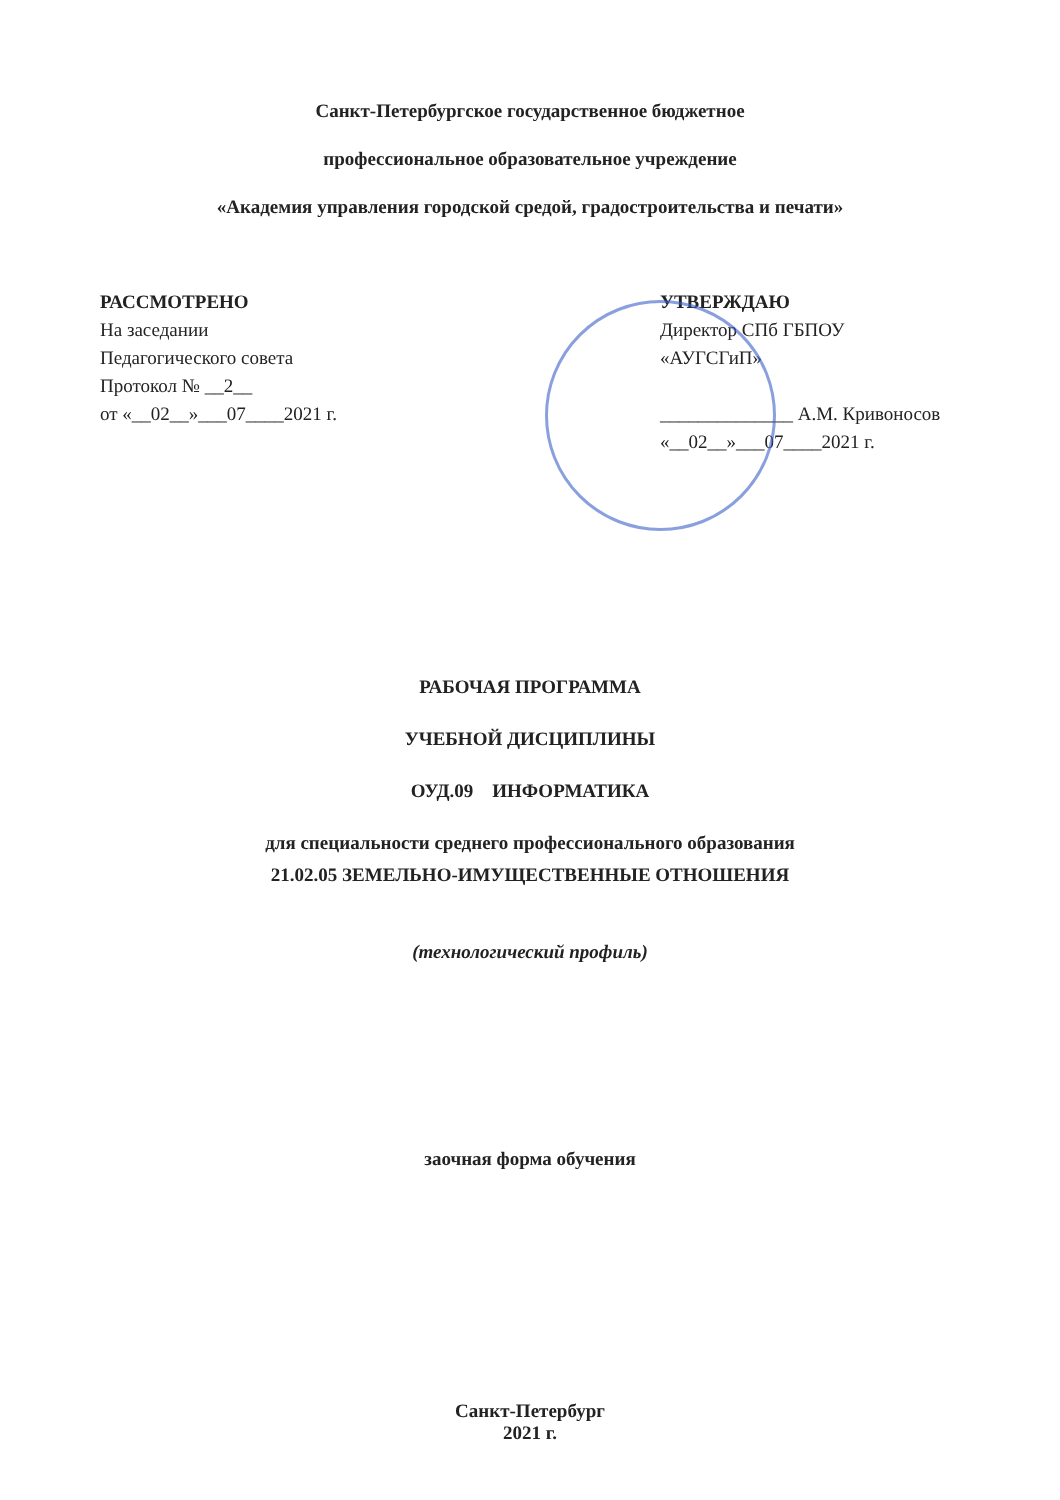Санкт-Петербургское государственное бюджетное
профессиональное образовательное учреждение
«Академия управления городской средой, градостроительства и печати»
РАССМОТРЕНО
На заседании
Педагогического совета
Протокол № __2__
от «__02__»___07____2021 г.
УТВЕРЖДАЮ
Директор СПб ГБПОУ
«АУГСГиП»
______________ А.М. Кривоносов
«__02__»___07____2021 г.
РАБОЧАЯ ПРОГРАММА
УЧЕБНОЙ ДИСЦИПЛИНЫ
ОУД.09 ИНФОРМАТИКА
для специальности среднего профессионального образования
21.02.05 ЗЕМЕЛЬНО-ИМУЩЕСТВЕННЫЕ ОТНОШЕНИЯ
(технологический профиль)
заочная форма обучения
Санкт-Петербург
2021 г.